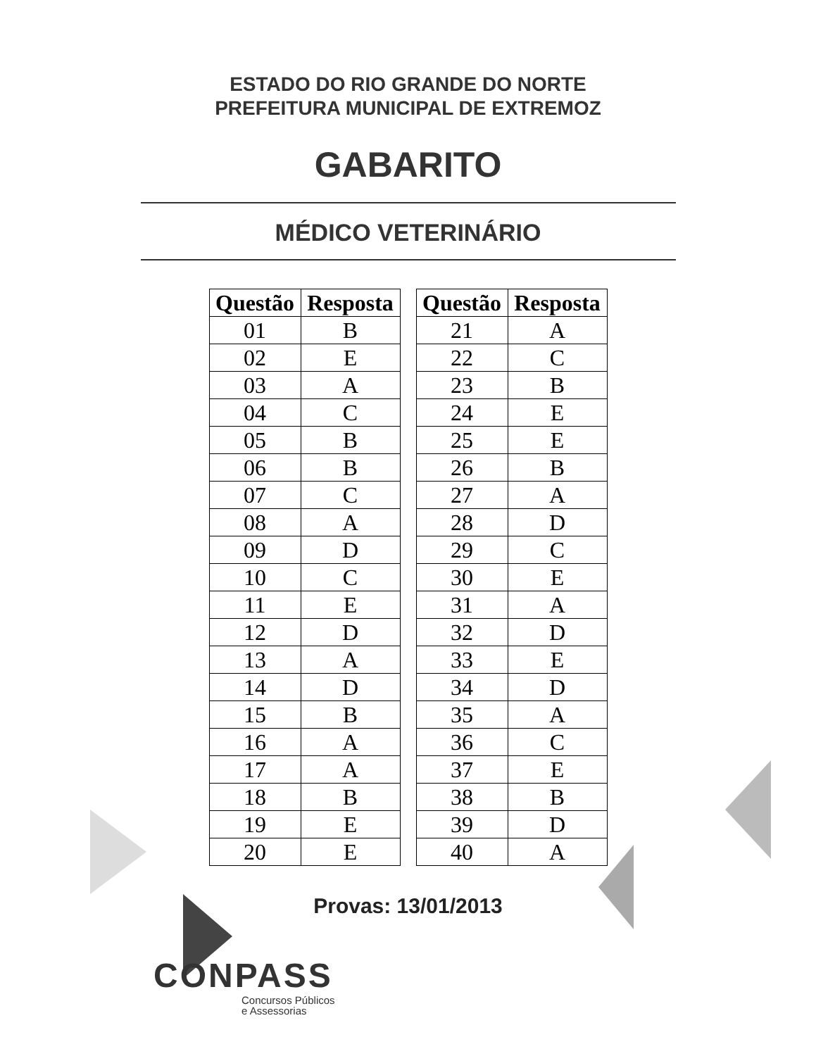ESTADO DO RIO GRANDE DO NORTE
PREFEITURA MUNICIPAL DE EXTREMOZ
GABARITO
MÉDICO VETERINÁRIO
| Questão | Resposta |
| --- | --- |
| 01 | B |
| 02 | E |
| 03 | A |
| 04 | C |
| 05 | B |
| 06 | B |
| 07 | C |
| 08 | A |
| 09 | D |
| 10 | C |
| 11 | E |
| 12 | D |
| 13 | A |
| 14 | D |
| 15 | B |
| 16 | A |
| 17 | A |
| 18 | B |
| 19 | E |
| 20 | E |
| Questão | Resposta |
| --- | --- |
| 21 | A |
| 22 | C |
| 23 | B |
| 24 | E |
| 25 | E |
| 26 | B |
| 27 | A |
| 28 | D |
| 29 | C |
| 30 | E |
| 31 | A |
| 32 | D |
| 33 | E |
| 34 | D |
| 35 | A |
| 36 | C |
| 37 | E |
| 38 | B |
| 39 | D |
| 40 | A |
Provas: 13/01/2013
CONPASS
Concursos Públicos
e Assessorias